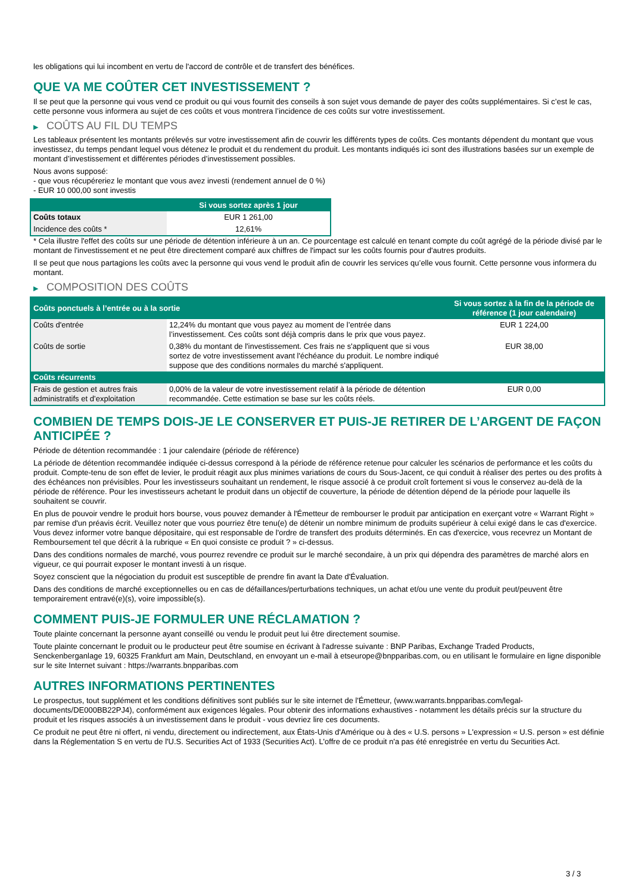les obligations qui lui incombent en vertu de l'accord de contrôle et de transfert des bénéfices.
QUE VA ME COÛTER CET INVESTISSEMENT ?
Il se peut que la personne qui vous vend ce produit ou qui vous fournit des conseils à son sujet vous demande de payer des coûts supplémentaires. Si c’est le cas, cette personne vous informera au sujet de ces coûts et vous montrera l’incidence de ces coûts sur votre investissement.
▶ COÛTS AU FIL DU TEMPS
Les tableaux présentent les montants prélevés sur votre investissement afin de couvrir les différents types de coûts. Ces montants dépendent du montant que vous investissez, du temps pendant lequel vous détenez le produit et du rendement du produit. Les montants indiqués ici sont des illustrations basées sur un exemple de montant d’investissement et différentes périodes d’investissement possibles.
Nous avons supposé:
- que vous récupéreriez le montant que vous avez investi (rendement annuel de 0 %)
- EUR 10 000,00 sont investis
| | Si vous sortez après 1 jour |
| --- | --- |
| Coûts totaux | EUR 1 261,00 |
| Incidence des coûts * | 12,61% |
* Cela illustre l'effet des coûts sur une période de détention inférieure à un an. Ce pourcentage est calculé en tenant compte du coût agrégé de la période divisé par le montant de l'investissement et ne peut être directement comparé aux chiffres de l'impact sur les coûts fournis pour d'autres produits.
Il se peut que nous partagions les coûts avec la personne qui vous vend le produit afin de couvrir les services qu’elle vous fournit. Cette personne vous informera du montant.
▶ COMPOSITION DES COÛTS
| Coûts ponctuels à l’entrée ou à la sortie | | Si vous sortez à la fin de la période de référence (1 jour calendaire) |
| --- | --- | --- |
| Coûts d'entrée | 12,24% du montant que vous payez au moment de l’entrée dans l’investissement. Ces coûts sont déjà compris dans le prix que vous payez. | EUR 1 224,00 |
| Coûts de sortie | 0,38% du montant de l'investissement. Ces frais ne s'appliquent que si vous sortez de votre investissement avant l'échéance du produit. Le nombre indiqué suppose que des conditions normales du marché s'appliquent. | EUR 38,00 |
| Coûts récurrents | | |
| Frais de gestion et autres frais administratifs et d’exploitation | 0,00% de la valeur de votre investissement relatif à la période de détention recommandée. Cette estimation se base sur les coûts réels. | EUR 0,00 |
COMBIEN DE TEMPS DOIS-JE LE CONSERVER ET PUIS-JE RETIRER DE L’ARGENT DE FAÇON ANTICIPÉE ?
Période de détention recommandée : 1 jour calendaire (période de référence)
La période de détention recommandée indiquée ci-dessus correspond à la période de référence retenue pour calculer les scénarios de performance et les coûts du produit. Compte-tenu de son effet de levier, le produit réagit aux plus minimes variations de cours du Sous-Jacent, ce qui conduit à réaliser des pertes ou des profits à des échéances non prévisibles. Pour les investisseurs souhaitant un rendement, le risque associé à ce produit croît fortement si vous le conservez au-delà de la période de référence. Pour les investisseurs achetant le produit dans un objectif de couverture, la période de détention dépend de la période pour laquelle ils souhaitent se couvrir.
En plus de pouvoir vendre le produit hors bourse, vous pouvez demander à l'Émetteur de rembourser le produit par anticipation en exerçant votre « Warrant Right » par remise d'un préavis écrit. Veuillez noter que vous pourriez être tenu(e) de détenir un nombre minimum de produits supérieur à celui exigé dans le cas d'exercice. Vous devez informer votre banque dépositaire, qui est responsable de l'ordre de transfert des produits déterminés. En cas d'exercice, vous recevrez un Montant de Remboursement tel que décrit à la rubrique « En quoi consiste ce produit ? » ci-dessus.
Dans des conditions normales de marché, vous pourrez revendre ce produit sur le marché secondaire, à un prix qui dépendra des paramètres de marché alors en vigueur, ce qui pourrait exposer le montant investi à un risque.
Soyez conscient que la négociation du produit est susceptible de prendre fin avant la Date d'Évaluation.
Dans des conditions de marché exceptionnelles ou en cas de défaillances/perturbations techniques, un achat et/ou une vente du produit peut/peuvent être temporairement entravé(e)(s), voire impossible(s).
COMMENT PUIS-JE FORMULER UNE RÉCLAMATION ?
Toute plainte concernant la personne ayant conseillé ou vendu le produit peut lui être directement soumise.
Toute plainte concernant le produit ou le producteur peut être soumise en écrivant à l'adresse suivante : BNP Paribas, Exchange Traded Products, Senckenberganlage 19, 60325 Frankfurt am Main, Deutschland, en envoyant un e-mail à etseurope@bnpparibas.com, ou en utilisant le formulaire en ligne disponible sur le site Internet suivant : https://warrants.bnpparibas.com
AUTRES INFORMATIONS PERTINENTES
Le prospectus, tout supplément et les conditions définitives sont publiés sur le site internet de l'Émetteur, (www.warrants.bnpparibas.com/legal-documents/DE000BB22PJ4), conformément aux exigences légales. Pour obtenir des informations exhaustives - notamment les détails précis sur la structure du produit et les risques associés à un investissement dans le produit - vous devriez lire ces documents.
Ce produit ne peut être ni offert, ni vendu, directement ou indirectement, aux États-Unis d'Amérique ou à des « U.S. persons » L'expression « U.S. person » est définie dans la Réglementation S en vertu de l'U.S. Securities Act of 1933 (Securities Act). L'offre de ce produit n'a pas été enregistrée en vertu du Securities Act.
3 / 3